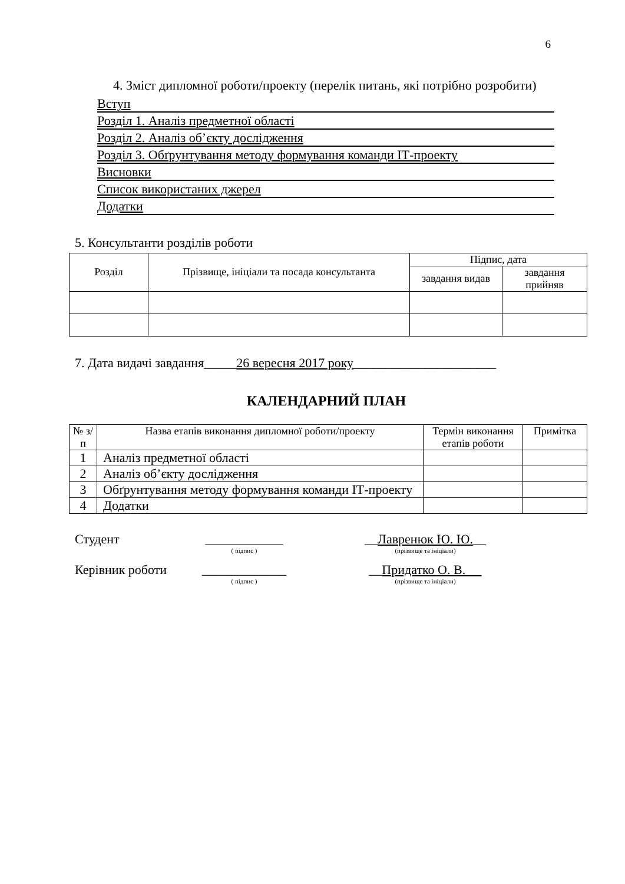6
4. Зміст дипломної роботи/проекту (перелік питань, які потрібно розробити)
Вступ
Розділ 1. Аналіз предметної області
Розділ 2. Аналіз об’єкту дослідження
Розділ 3. Обґрунтування методу формування команди ІТ-проекту
Висновки
Список використаних джерел
Додатки
5. Консультанти розділів роботи
| Розділ | Прізвище, ініціали та посада консультанта | Підпис, дата | |
| --- | --- | --- | --- |
| | | завдання видав | завдання прийняв |
7. Дата видачі завдання_____26 вересня 2017 року______________________
КАЛЕНДАРНИЙ ПЛАН
| № з/п | Назва етапів виконання дипломної роботи/проекту | Термін виконання етапів роботи | Примітка |
| --- | --- | --- | --- |
| 1 | Аналіз предметної області | | |
| 2 | Аналіз об’єкту дослідження | | |
| 3 | Обґрунтування методу формування команди ІТ-проекту | | |
| 4 | Додатки | | |
Студент ____________ __Лавренюк Ю. Ю.__
( підпис ) (прізвище та ініціали)
Керівник роботи
_____________ __Придатко О. В.
( підпис ) (прізвище та ініціали)